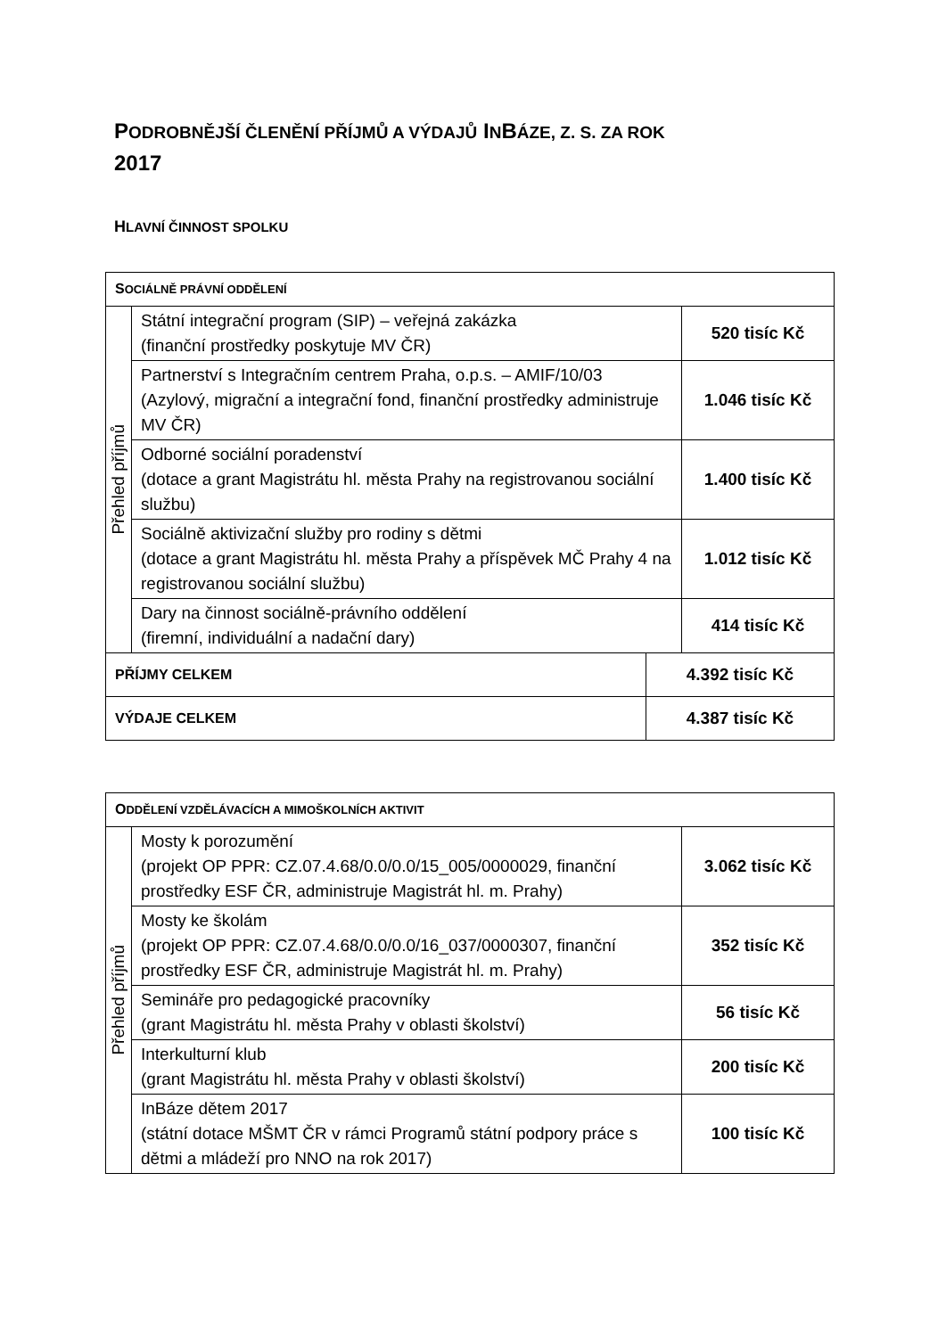PODROBNĚJŠÍ ČLENĚNÍ PŘÍJMŮ A VÝDAJŮ INBÁZE, Z. S. ZA ROK
2017
HLAVNÍ ČINNOST SPOLKU
| S OCIÁLNĚ PRÁVNÍ ODDĚLENÍ | | |
| --- | --- | --- |
| Přehled příjmů | Státní integrační program (SIP) – veřejná zakázka (finanční prostředky poskytuje MV ČR) | 520 tisíc Kč |
| | Partnerství s Integračním centrem Praha, o.p.s. – AMIF/10/03 (Azylový, migrační a integrační fond, finanční prostředky administruje MV ČR) | 1.046 tisíc Kč |
| | Odborné sociální poradenství (dotace a grant Magistrátu hl. města Prahy na registrovanou sociální službu) | 1.400 tisíc Kč |
| | Sociálně aktivizační služby pro rodiny s dětmi (dotace a grant Magistrátu hl. města Prahy a příspěvek MČ Prahy 4 na registrovanou sociální službu) | 1.012 tisíc Kč |
| | Dary na činnost sociálně-právního oddělení (firemní, individuální a nadační dary) | 414 tisíc Kč |
| PŘÍJMY CELKEM | 4.392 tisíc Kč |
| VÝDAJE CELKEM | 4.387 tisíc Kč |
| O DDĚLENÍ VZDĚLÁVACÍCH A MIMOŠKOLNÍCH AKTIVIT | | |
| --- | --- | --- |
| Přehled příjmů | Mosty k porozumění (projekt OP PPR: CZ.07.4.68/0.0/0.0/15_005/0000029, finanční prostředky ESF ČR, administruje Magistrát hl. m. Prahy) | 3.062 tisíc Kč |
| | Mosty ke školám (projekt OP PPR: CZ.07.4.68/0.0/0.0/16_037/0000307, finanční prostředky ESF ČR, administruje Magistrát hl. m. Prahy) | 352 tisíc Kč |
| | Semináře pro pedagogické pracovníky (grant Magistrátu hl. města Prahy v oblasti školství) | 56 tisíc Kč |
| | Interkulturní klub (grant Magistrátu hl. města Prahy v oblasti školství) | 200 tisíc Kč |
| | InBáze dětem 2017 (státní dotace MŠMT ČR v rámci Programů státní podpory práce s dětmi a mládeží pro NNO na rok 2017) | 100 tisíc Kč |